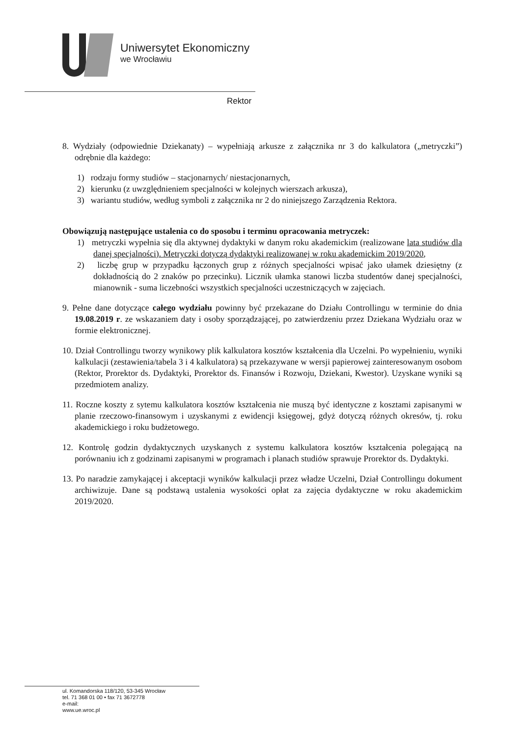Uniwersytet Ekonomiczny
we Wrocławiu
Rektor
8. Wydziały (odpowiednie Dziekanaty) – wypełniają arkusze z załącznika nr 3 do kalkulatora („metryczki”) odrębnie dla każdego:
1) rodzaju formy studiów – stacjonarnych/ niestacjonarnych,
2) kierunku (z uwzględnieniem specjalności w kolejnych wierszach arkusza),
3) wariantu studiów, według symboli z załącznika nr 2 do niniejszego Zarządzenia Rektora.
Obowiązują następujące ustalenia co do sposobu i terminu opracowania metryczek:
1) metryczki wypełnia się dla aktywnej dydaktyki w danym roku akademickim (realizowane lata studiów dla danej specjalności). Metryczki dotyczą dydaktyki realizowanej w roku akademickim 2019/2020,
2) liczbę grup w przypadku łączonych grup z różnych specjalności wpisać jako ułamek dziesiętny (z dokładnością do 2 znaków po przecinku). Licznik ułamka stanowi liczba studentów danej specjalności, mianownik - suma liczebności wszystkich specjalności uczestniczących w zajęciach.
9. Pełne dane dotyczące całego wydziału powinny być przekazane do Działu Controllingu w terminie do dnia 19.08.2019 r. ze wskazaniem daty i osoby sporządzającej, po zatwierdzeniu przez Dziekana Wydziału oraz w formie elektronicznej.
10. Dział Controllingu tworzy wynikowy plik kalkulatora kosztów kształcenia dla Uczelni. Po wypełnieniu, wyniki kalkulacji (zestawienia/tabela 3 i 4 kalkulatora) są przekazywane w wersji papierowej zainteresowanym osobom (Rektor, Prorektor ds. Dydaktyki, Prorektor ds. Finansów i Rozwoju, Dziekani, Kwestor). Uzyskane wyniki są przedmiotem analizy.
11. Roczne koszty z sytemu kalkulatora kosztów kształcenia nie muszą być identyczne z kosztami zapisanymi w planie rzeczowo-finansowym i uzyskanymi z ewidencji księgowej, gdyż dotyczą różnych okresów, tj. roku akademickiego i roku budżetowego.
12. Kontrolę godzin dydaktycznych uzyskanych z systemu kalkulatora kosztów kształcenia polegającą na porównaniu ich z godzinami zapisanymi w programach i planach studiów sprawuje Prorektor ds. Dydaktyki.
13. Po naradzie zamykającej i akceptacji wyników kalkulacji przez władze Uczelni, Dział Controllingu dokument archiwizuje. Dane są podstawą ustalenia wysokości opłat za zajęcia dydaktyczne w roku akademickim 2019/2020.
ul. Komandorska 118/120, 53-345 Wrocław
tel. 71 368 01 00 • fax 71 3672778
e-mail:
www.ue.wroc.pl